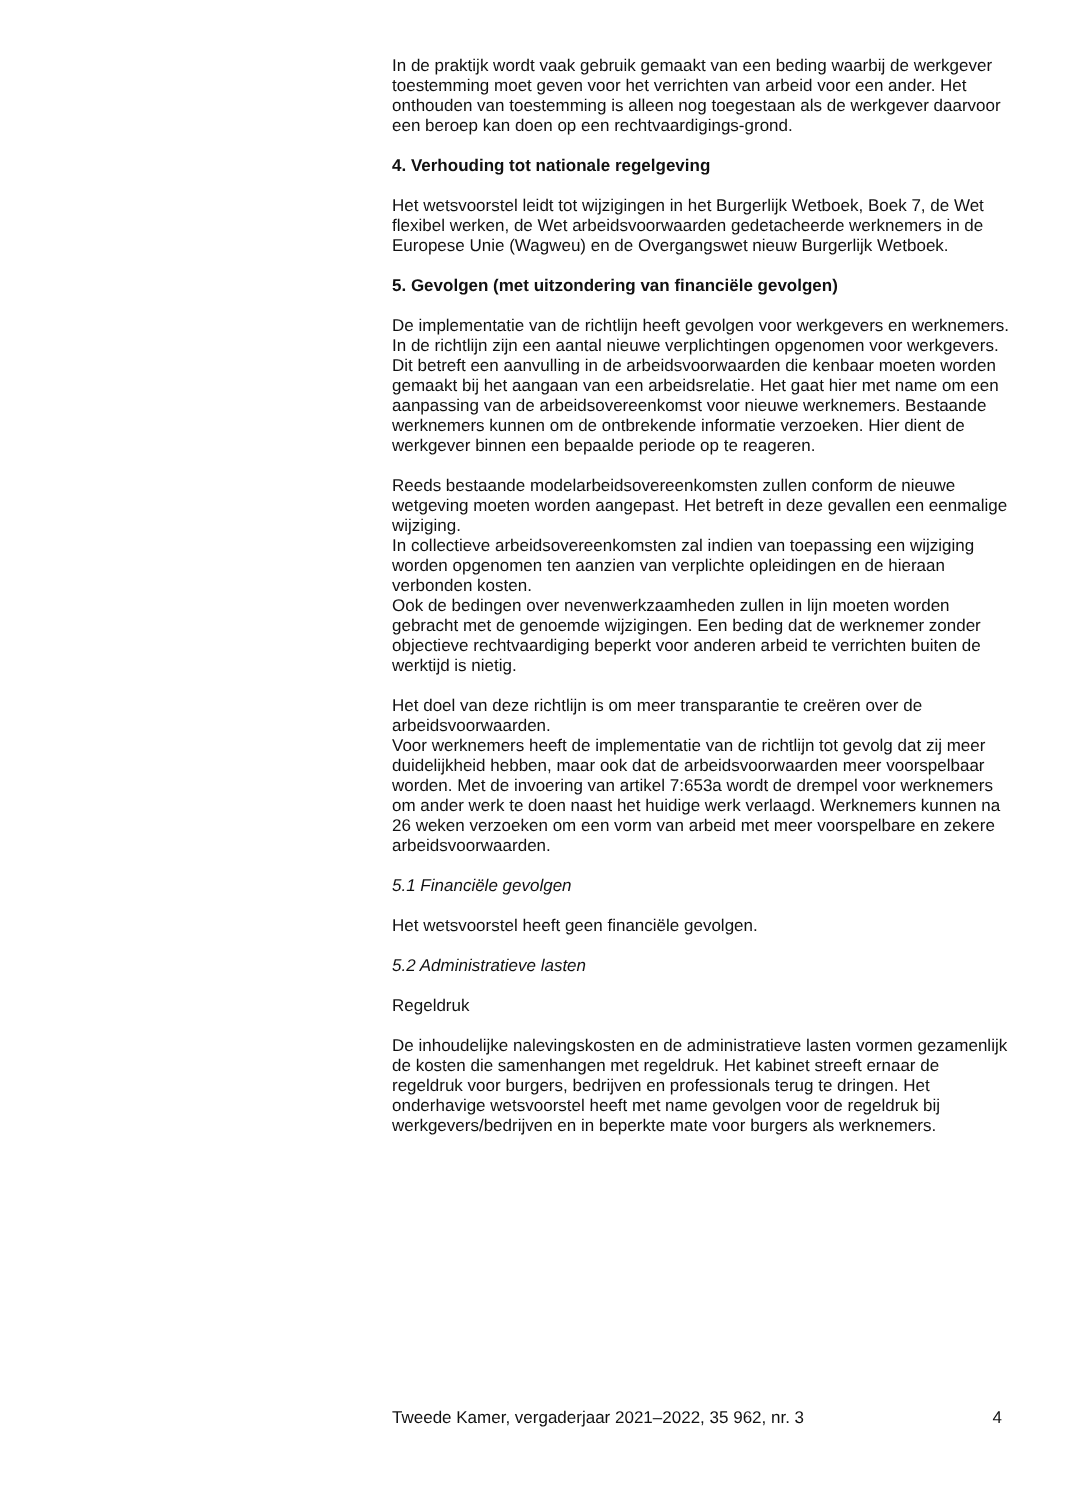In de praktijk wordt vaak gebruik gemaakt van een beding waarbij de werkgever toestemming moet geven voor het verrichten van arbeid voor een ander. Het onthouden van toestemming is alleen nog toegestaan als de werkgever daarvoor een beroep kan doen op een rechtvaardigings-grond.
4. Verhouding tot nationale regelgeving
Het wetsvoorstel leidt tot wijzigingen in het Burgerlijk Wetboek, Boek 7, de Wet flexibel werken, de Wet arbeidsvoorwaarden gedetacheerde werknemers in de Europese Unie (Wagweu) en de Overgangswet nieuw Burgerlijk Wetboek.
5. Gevolgen (met uitzondering van financiële gevolgen)
De implementatie van de richtlijn heeft gevolgen voor werkgevers en werknemers.
In de richtlijn zijn een aantal nieuwe verplichtingen opgenomen voor werkgevers.
Dit betreft een aanvulling in de arbeidsvoorwaarden die kenbaar moeten worden gemaakt bij het aangaan van een arbeidsrelatie. Het gaat hier met name om een aanpassing van de arbeidsovereenkomst voor nieuwe werknemers. Bestaande werknemers kunnen om de ontbrekende informatie verzoeken. Hier dient de werkgever binnen een bepaalde periode op te reageren.
Reeds bestaande modelarbeidsovereenkomsten zullen conform de nieuwe wetgeving moeten worden aangepast. Het betreft in deze gevallen een eenmalige wijziging.
In collectieve arbeidsovereenkomsten zal indien van toepassing een wijziging worden opgenomen ten aanzien van verplichte opleidingen en de hieraan verbonden kosten.
Ook de bedingen over nevenwerkzaamheden zullen in lijn moeten worden gebracht met de genoemde wijzigingen. Een beding dat de werknemer zonder objectieve rechtvaardiging beperkt voor anderen arbeid te verrichten buiten de werktijd is nietig.
Het doel van deze richtlijn is om meer transparantie te creëren over de arbeidsvoorwaarden.
Voor werknemers heeft de implementatie van de richtlijn tot gevolg dat zij meer duidelijkheid hebben, maar ook dat de arbeidsvoorwaarden meer voorspelbaar worden. Met de invoering van artikel 7:653a wordt de drempel voor werknemers om ander werk te doen naast het huidige werk verlaagd. Werknemers kunnen na 26 weken verzoeken om een vorm van arbeid met meer voorspelbare en zekere arbeidsvoorwaarden.
5.1 Financiële gevolgen
Het wetsvoorstel heeft geen financiële gevolgen.
5.2 Administratieve lasten
Regeldruk
De inhoudelijke nalevingskosten en de administratieve lasten vormen gezamenlijk de kosten die samenhangen met regeldruk. Het kabinet streeft ernaar de regeldruk voor burgers, bedrijven en professionals terug te dringen. Het onderhavige wetsvoorstel heeft met name gevolgen voor de regeldruk bij werkgevers/bedrijven en in beperkte mate voor burgers als werknemers.
Tweede Kamer, vergaderjaar 2021–2022, 35 962, nr. 3 4